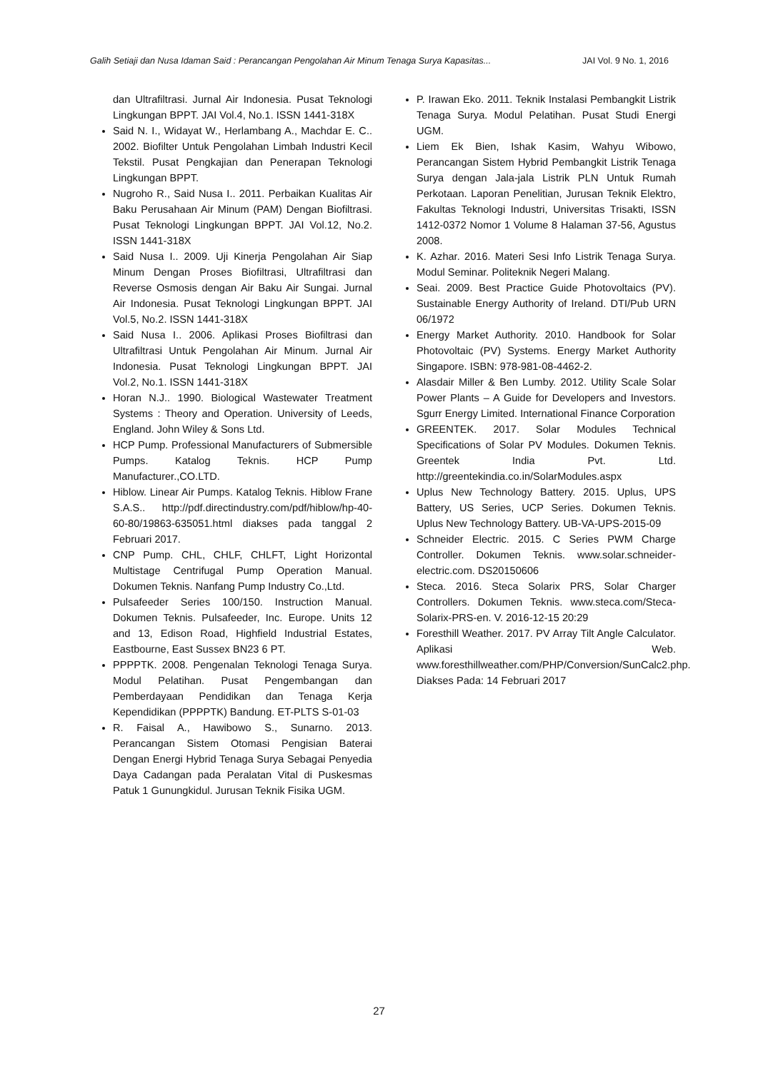Galih Setiaji dan Nusa Idaman Said : Perancangan Pengolahan Air Minum Tenaga Surya Kapasitas... JAI Vol. 9 No. 1, 2016
dan Ultrafiltrasi. Jurnal Air Indonesia. Pusat Teknologi Lingkungan BPPT. JAI Vol.4, No.1. ISSN 1441-318X
Said N. I., Widayat W., Herlambang A., Machdar E. C.. 2002. Biofilter Untuk Pengolahan Limbah Industri Kecil Tekstil. Pusat Pengkajian dan Penerapan Teknologi Lingkungan BPPT.
Nugroho R., Said Nusa I.. 2011. Perbaikan Kualitas Air Baku Perusahaan Air Minum (PAM) Dengan Biofiltrasi. Pusat Teknologi Lingkungan BPPT. JAI Vol.12, No.2. ISSN 1441-318X
Said Nusa I.. 2009. Uji Kinerja Pengolahan Air Siap Minum Dengan Proses Biofiltrasi, Ultrafiltrasi dan Reverse Osmosis dengan Air Baku Air Sungai. Jurnal Air Indonesia. Pusat Teknologi Lingkungan BPPT. JAI Vol.5, No.2. ISSN 1441-318X
Said Nusa I.. 2006. Aplikasi Proses Biofiltrasi dan Ultrafiltrasi Untuk Pengolahan Air Minum. Jurnal Air Indonesia. Pusat Teknologi Lingkungan BPPT. JAI Vol.2, No.1. ISSN 1441-318X
Horan N.J.. 1990. Biological Wastewater Treatment Systems : Theory and Operation. University of Leeds, England. John Wiley & Sons Ltd.
HCP Pump. Professional Manufacturers of Submersible Pumps. Katalog Teknis. HCP Pump Manufacturer.,CO.LTD.
Hiblow. Linear Air Pumps. Katalog Teknis. Hiblow Frane S.A.S.. http://pdf.directindustry.com/pdf/hiblow/hp-40-60-80/19863-635051.html diakses pada tanggal 2 Februari 2017.
CNP Pump. CHL, CHLF, CHLFT, Light Horizontal Multistage Centrifugal Pump Operation Manual. Dokumen Teknis. Nanfang Pump Industry Co.,Ltd.
Pulsafeeder Series 100/150. Instruction Manual. Dokumen Teknis. Pulsafeeder, Inc. Europe. Units 12 and 13, Edison Road, Highfield Industrial Estates, Eastbourne, East Sussex BN23 6 PT.
PPPPTK. 2008. Pengenalan Teknologi Tenaga Surya. Modul Pelatihan. Pusat Pengembangan dan Pemberdayaan Pendidikan dan Tenaga Kerja Kependidikan (PPPPTK) Bandung. ET-PLTS S-01-03
R. Faisal A., Hawibowo S., Sunarno. 2013. Perancangan Sistem Otomasi Pengisian Baterai Dengan Energi Hybrid Tenaga Surya Sebagai Penyedia Daya Cadangan pada Peralatan Vital di Puskesmas Patuk 1 Gunungkidul. Jurusan Teknik Fisika UGM.
P. Irawan Eko. 2011. Teknik Instalasi Pembangkit Listrik Tenaga Surya. Modul Pelatihan. Pusat Studi Energi UGM.
Liem Ek Bien, Ishak Kasim, Wahyu Wibowo, Perancangan Sistem Hybrid Pembangkit Listrik Tenaga Surya dengan Jala-jala Listrik PLN Untuk Rumah Perkotaan. Laporan Penelitian, Jurusan Teknik Elektro, Fakultas Teknologi Industri, Universitas Trisakti, ISSN 1412-0372 Nomor 1 Volume 8 Halaman 37-56, Agustus 2008.
K. Azhar. 2016. Materi Sesi Info Listrik Tenaga Surya. Modul Seminar. Politeknik Negeri Malang.
Seai. 2009. Best Practice Guide Photovoltaics (PV). Sustainable Energy Authority of Ireland. DTI/Pub URN 06/1972
Energy Market Authority. 2010. Handbook for Solar Photovoltaic (PV) Systems. Energy Market Authority Singapore. ISBN: 978-981-08-4462-2.
Alasdair Miller & Ben Lumby. 2012. Utility Scale Solar Power Plants – A Guide for Developers and Investors. Sgurr Energy Limited. International Finance Corporation
GREENTEK. 2017. Solar Modules Technical Specifications of Solar PV Modules. Dokumen Teknis. Greentek India Pvt. Ltd. http://greentekindia.co.in/SolarModules.aspx
Uplus New Technology Battery. 2015. Uplus, UPS Battery, US Series, UCP Series. Dokumen Teknis. Uplus New Technology Battery. UB-VA-UPS-2015-09
Schneider Electric. 2015. C Series PWM Charge Controller. Dokumen Teknis. www.solar.schneider-electric.com. DS20150606
Steca. 2016. Steca Solarix PRS, Solar Charger Controllers. Dokumen Teknis. www.steca.com/Steca-Solarix-PRS-en. V. 2016-12-15 20:29
Foresthill Weather. 2017. PV Array Tilt Angle Calculator. Aplikasi Web. www.foresthillweather.com/PHP/Conversion/SunCalc2.php. Diakses Pada: 14 Februari 2017
27